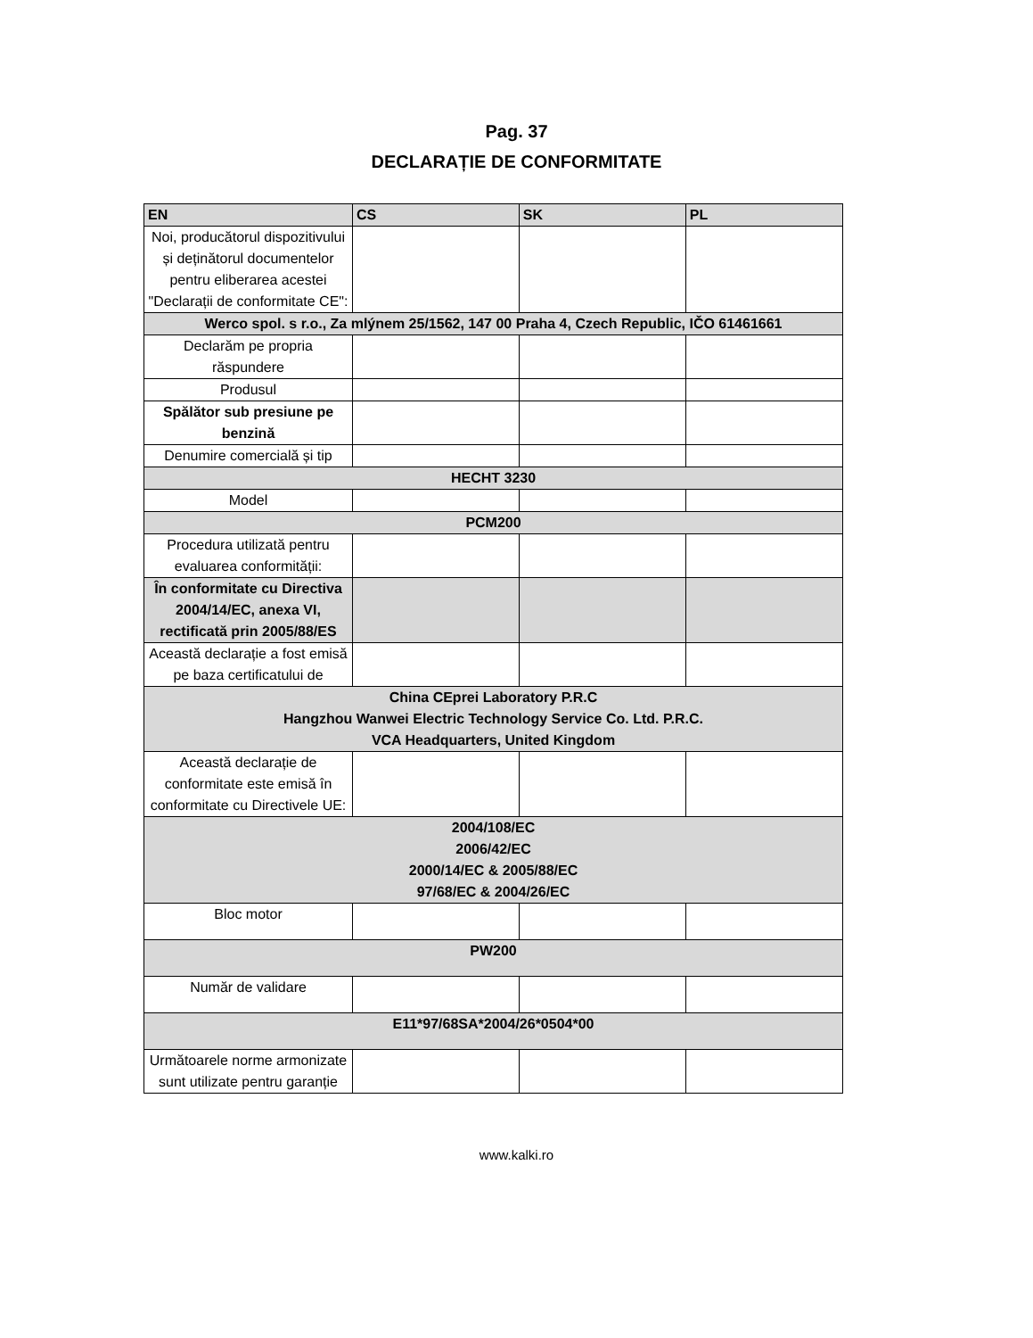Pag. 37
DECLARAȚIE DE CONFORMITATE
| EN | CS | SK | PL |
| --- | --- | --- | --- |
| Noi, producătorul dispozitivului și deținătorul documentelor pentru eliberarea acestei "Declarații de conformitate CE": | | | |
| Werco spol. s r.o., Za mlýnem 25/1562, 147 00 Praha 4, Czech Republic, IČO 61461661 | | | |
| Declarăm pe propria răspundere | | | |
| Produsul | | | |
| Spălător sub presiune pe benzină | | | |
| Denumire comercială și tip | | | |
| HECHT 3230 | | | |
| Model | | | |
| PCM200 | | | |
| Procedura utilizată pentru evaluarea conformității: | | | |
| În conformitate cu Directiva 2004/14/EC, anexa VI, rectificată prin 2005/88/ES | | | |
| Această declarație a fost emisă pe baza certificatului de | | | |
| China CEprei Laboratory P.R.C Hangzhou Wanwei Electric Technology Service Co. Ltd. P.R.C. VCA Headquarters, United Kingdom | | | |
| Această declarație de conformitate este emisă în conformitate cu Directivele UE: | | | |
| 2004/108/EC 2006/42/EC 2000/14/EC & 2005/88/EC 97/68/EC & 2004/26/EC | | | |
| Bloc motor | | | |
| PW200 | | | |
| Număr de validare | | | |
| E11*97/68SA*2004/26*0504*00 | | | |
| Următoarele norme armonizate sunt utilizate pentru garanție | | | |
www.kalki.ro